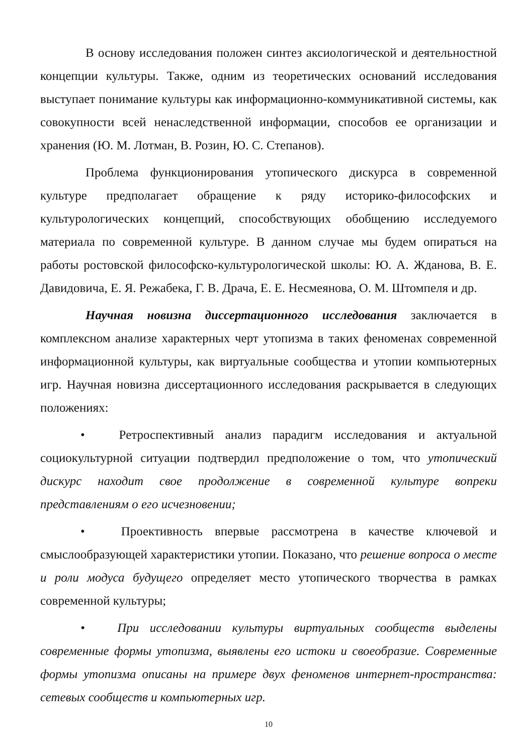В основу исследования положен синтез аксиологической и деятельностной концепции культуры. Также, одним из теоретических оснований исследования выступает понимание культуры как информационно-коммуникативной системы, как совокупности всей ненаследственной информации, способов ее организации и хранения (Ю. М. Лотман, В. Розин, Ю. С. Степанов).
Проблема функционирования утопического дискурса в современной культуре предполагает обращение к ряду историко-философских и культурологических концепций, способствующих обобщению исследуемого материала по современной культуре. В данном случае мы будем опираться на работы ростовской философско-культурологической школы: Ю. А. Жданова, В. Е. Давидовича, Е. Я. Режабека, Г. В. Драча, Е. Е. Несмеянова, О. М. Штомпеля и др.
Научная новизна диссертационного исследования заключается в комплексном анализе характерных черт утопизма в таких феноменах современной информационной культуры, как виртуальные сообщества и утопии компьютерных игр. Научная новизна диссертационного исследования раскрывается в следующих положениях:
• Ретроспективный анализ парадигм исследования и актуальной социокультурной ситуации подтвердил предположение о том, что утопический дискурс находит свое продолжение в современной культуре вопреки представлениям о его исчезновении;
• Проективность впервые рассмотрена в качестве ключевой и смыслообразующей характеристики утопии. Показано, что решение вопроса о месте и роли модуса будущего определяет место утопического творчества в рамках современной культуры;
• При исследовании культуры виртуальных сообществ выделены современные формы утопизма, выявлены его истоки и своеобразие. Современные формы утопизма описаны на примере двух феноменов интернет-пространства: сетевых сообществ и компьютерных игр.
10